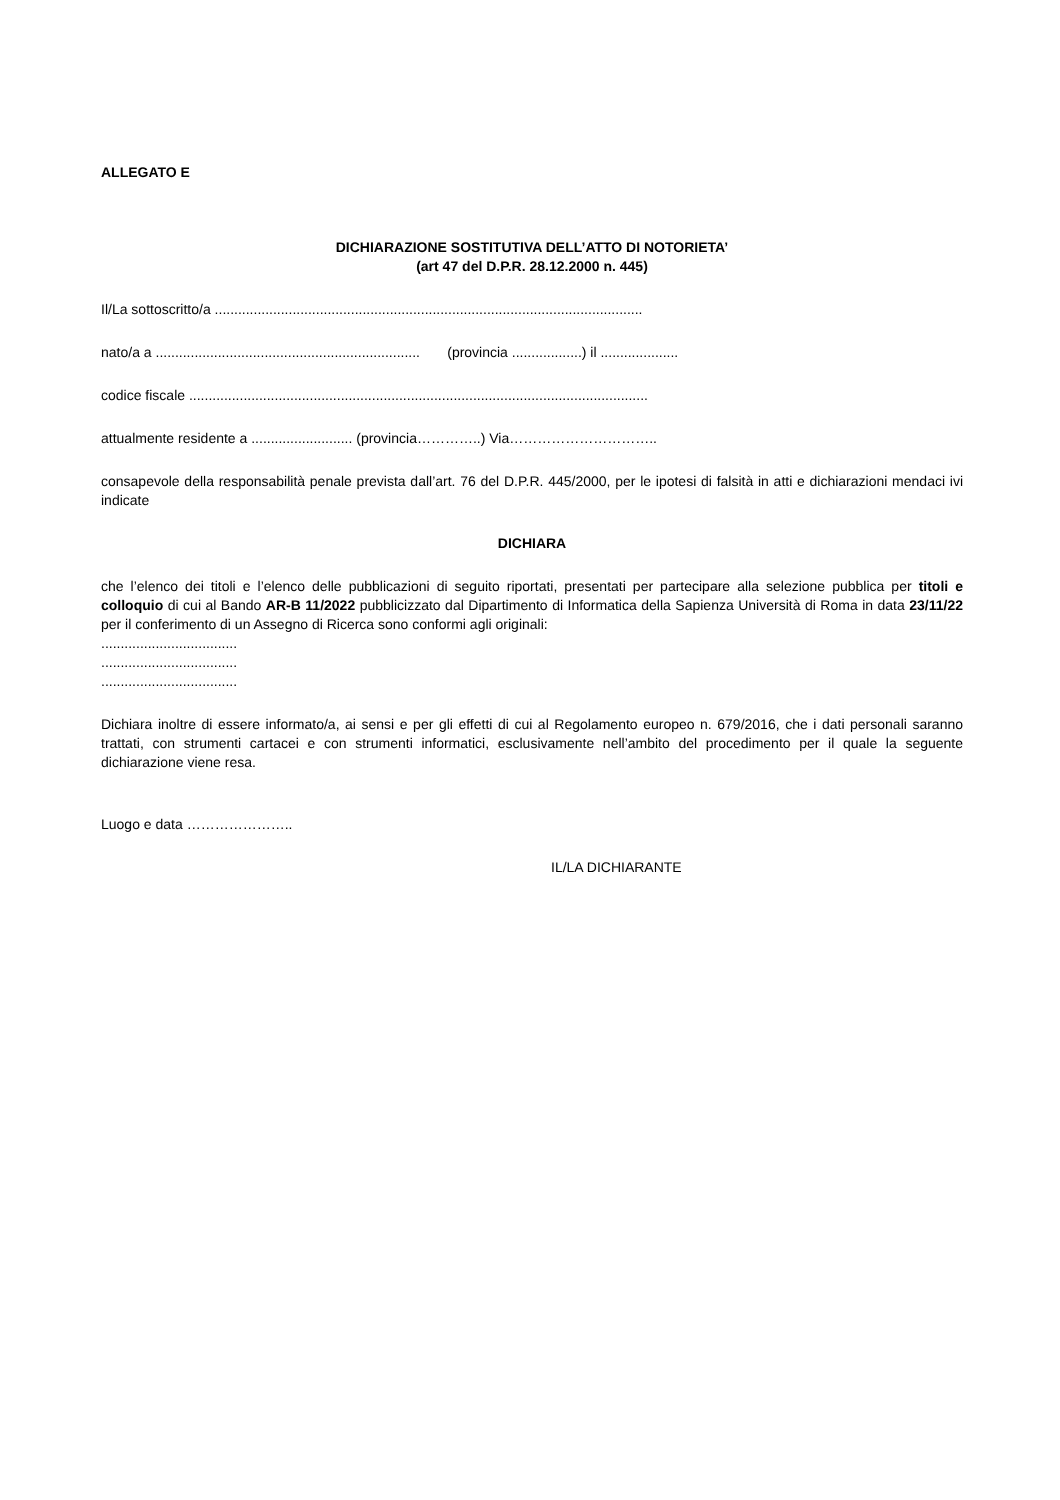ALLEGATO E
DICHIARAZIONE SOSTITUTIVA DELL’ATTO DI NOTORIETA’
(art 47 del D.P.R. 28.12.2000 n. 445)
Il/La sottoscritto/a ..............................................................................................................
nato/a a .................................................................... (provincia ..................) il ....................
codice fiscale ......................................................................................................................
attualmente residente a .......................... (provincia…………..) Via…………………………..
consapevole della responsabilità penale prevista dall’art. 76 del D.P.R. 445/2000, per le ipotesi di falsità in atti e dichiarazioni mendaci ivi indicate
DICHIARA
che l’elenco dei titoli e l’elenco delle pubblicazioni di seguito riportati, presentati per partecipare alla selezione pubblica per titoli e colloquio di cui al Bando AR-B 11/2022 pubblicizzato dal Dipartimento di Informatica della Sapienza Università di Roma in data 23/11/22 per il conferimento di un Assegno di Ricerca sono conformi agli originali:
...................................
...................................
...................................
Dichiara inoltre di essere informato/a, ai sensi e per gli effetti di cui al Regolamento europeo n. 679/2016, che i dati personali saranno trattati, con strumenti cartacei e con strumenti informatici, esclusivamente nell’ambito del procedimento per il quale la seguente dichiarazione viene resa.
Luogo e data …………………..
IL/LA DICHIARANTE